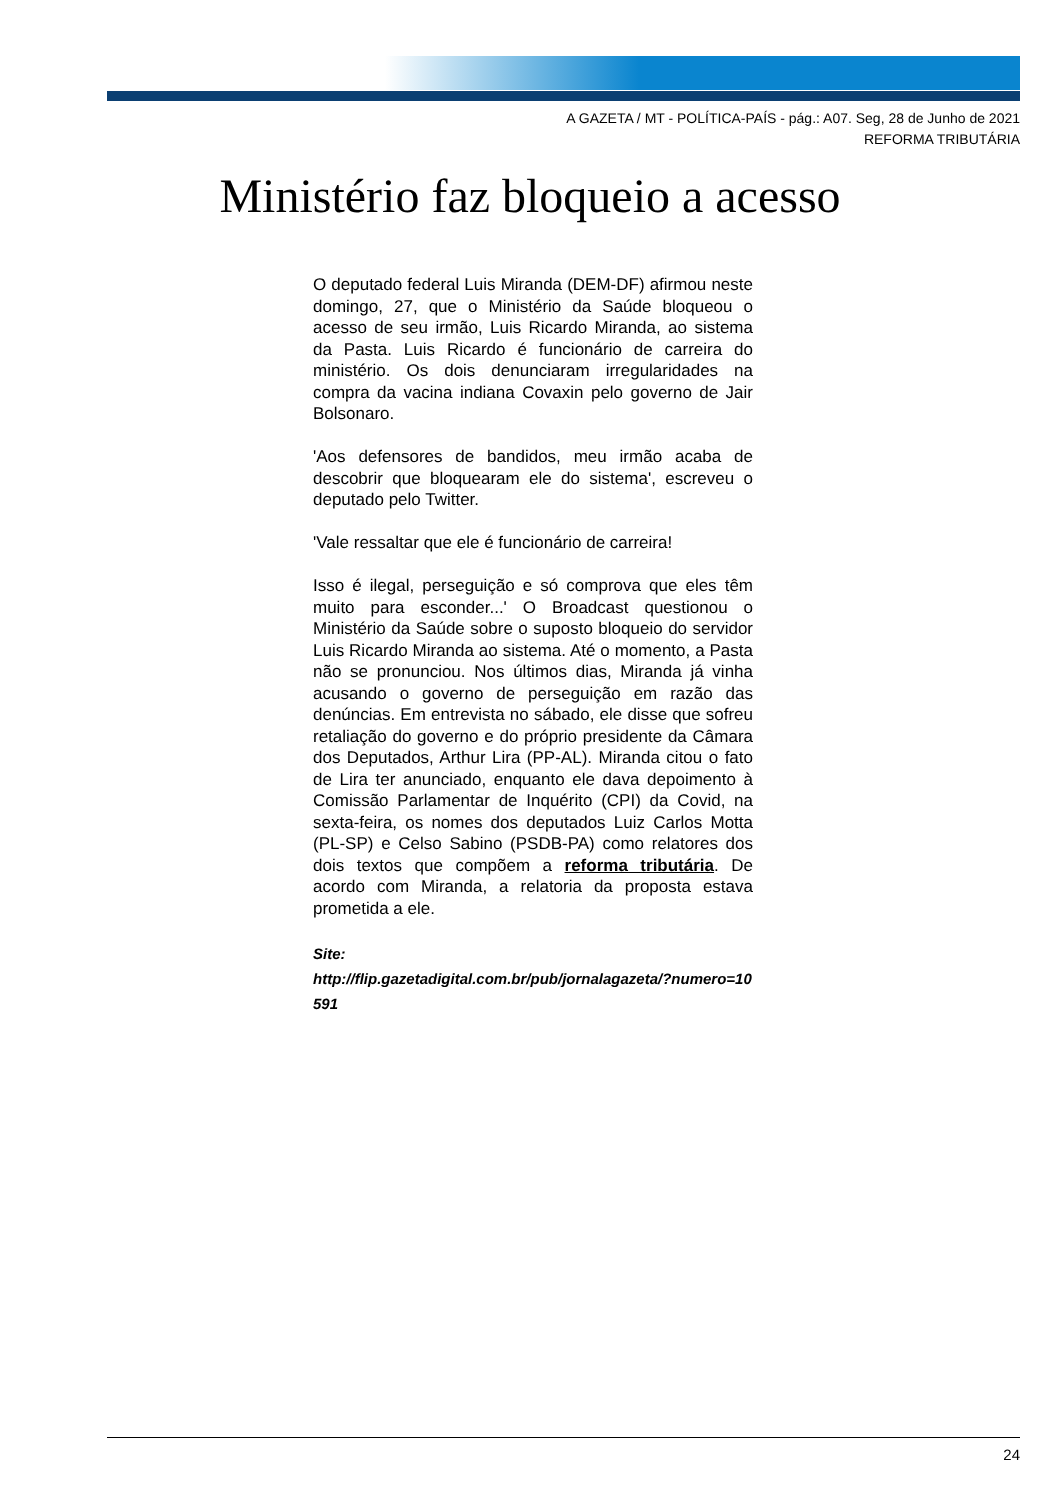A GAZETA / MT - POLÍTICA-PAÍS - pág.: A07. Seg, 28 de Junho de 2021
REFORMA TRIBUTÁRIA
Ministério faz bloqueio a acesso
O deputado federal Luis Miranda (DEM-DF) afirmou neste domingo, 27, que o Ministério da Saúde bloqueou o acesso de seu irmão, Luis Ricardo Miranda, ao sistema da Pasta. Luis Ricardo é funcionário de carreira do ministério. Os dois denunciaram irregularidades na compra da vacina indiana Covaxin pelo governo de Jair Bolsonaro.
'Aos defensores de bandidos, meu irmão acaba de descobrir que bloquearam ele do sistema', escreveu o deputado pelo Twitter.
'Vale ressaltar que ele é funcionário de carreira!
Isso é ilegal, perseguição e só comprova que eles têm muito para esconder...' O Broadcast questionou o Ministério da Saúde sobre o suposto bloqueio do servidor Luis Ricardo Miranda ao sistema. Até o momento, a Pasta não se pronunciou. Nos últimos dias, Miranda já vinha acusando o governo de perseguição em razão das denúncias. Em entrevista no sábado, ele disse que sofreu retaliação do governo e do próprio presidente da Câmara dos Deputados, Arthur Lira (PP-AL). Miranda citou o fato de Lira ter anunciado, enquanto ele dava depoimento à Comissão Parlamentar de Inquérito (CPI) da Covid, na sexta-feira, os nomes dos deputados Luiz Carlos Motta (PL-SP) e Celso Sabino (PSDB-PA) como relatores dos dois textos que compõem a reforma tributária. De acordo com Miranda, a relatoria da proposta estava prometida a ele.
Site:
http://flip.gazetadigital.com.br/pub/jornalagazeta/?numero=10591
24